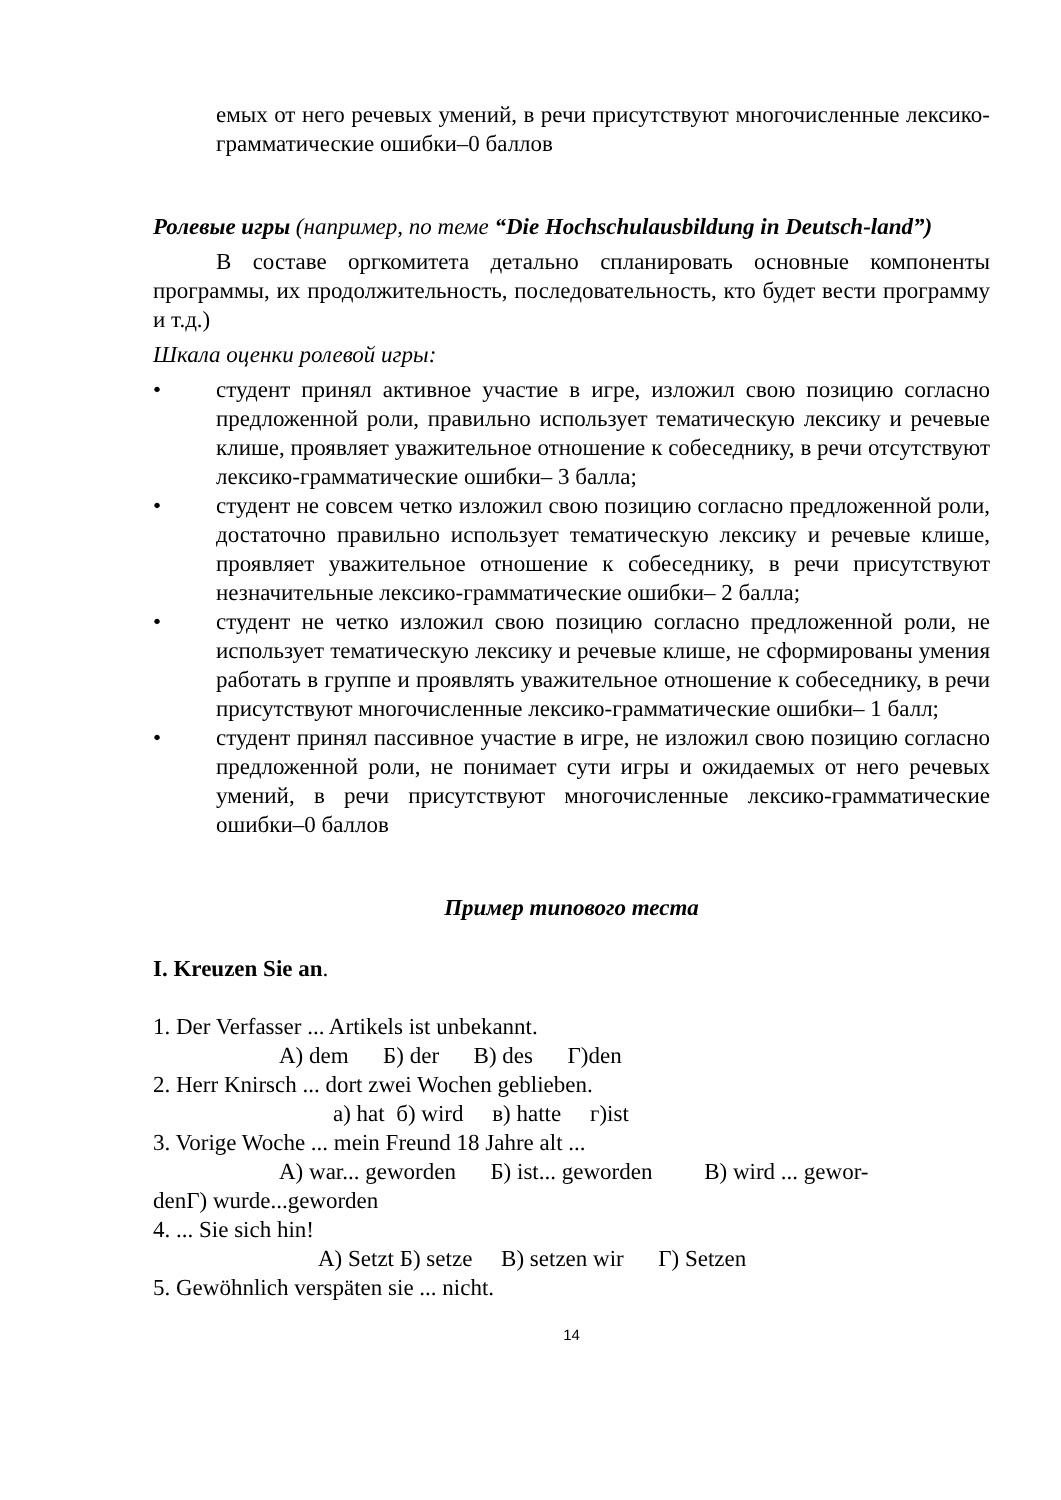емых от него речевых умений, в речи присутствуют многочисленные лексико-грамматические ошибки–0 баллов
Ролевые игры (например, по теме “Die Hochschulausbildung in Deutsch-land”)
В составе оргкомитета детально спланировать основные компоненты программы, их продолжительность, последовательность, кто будет вести программу и т.д.)
Шкала оценки ролевой игры:
• студент принял активное участие в игре, изложил свою позицию согласно предложенной роли, правильно использует тематическую лексику и речевые клише, проявляет уважительное отношение к собеседнику, в речи отсутствуют лексико-грамматические ошибки– 3 балла;
• студент не совсем четко изложил свою позицию согласно предложенной роли, достаточно правильно использует тематическую лексику и речевые клише, проявляет уважительное отношение к собеседнику, в речи присутствуют незначительные лексико-грамматические ошибки– 2 балла;
• студент не четко изложил свою позицию согласно предложенной роли, не использует тематическую лексику и речевые клише, не сформированы умения работать в группе и проявлять уважительное отношение к собеседнику, в речи присутствуют многочисленные лексико-грамматические ошибки– 1 балл;
• студент принял пассивное участие в игре, не изложил свою позицию согласно предложенной роли, не понимает сути игры и ожидаемых от него речевых умений, в речи присутствуют многочисленные лексико-грамматические ошибки–0 баллов
Пример типового теста
I. Kreuzen Sie an.
1. Der Verfasser ... Artikels ist unbekannt.
А) dem Б) der В) des Г)den
2. Herr Knirsch ... dort zwei Wochen geblieben.
а) hat б) wird в) hatte г)ist
3. Vorige Woche ... mein Freund 18 Jahre alt ...
А) war... geworden Б) ist... geworden В) wird ... gewor-
denГ) wurde...geworden
4. ... Sie sich hin!
А) Setzt Б) setze В) setzen wir Г) Setzen
5. Gewöhnlich verspäten sie ... nicht.
14